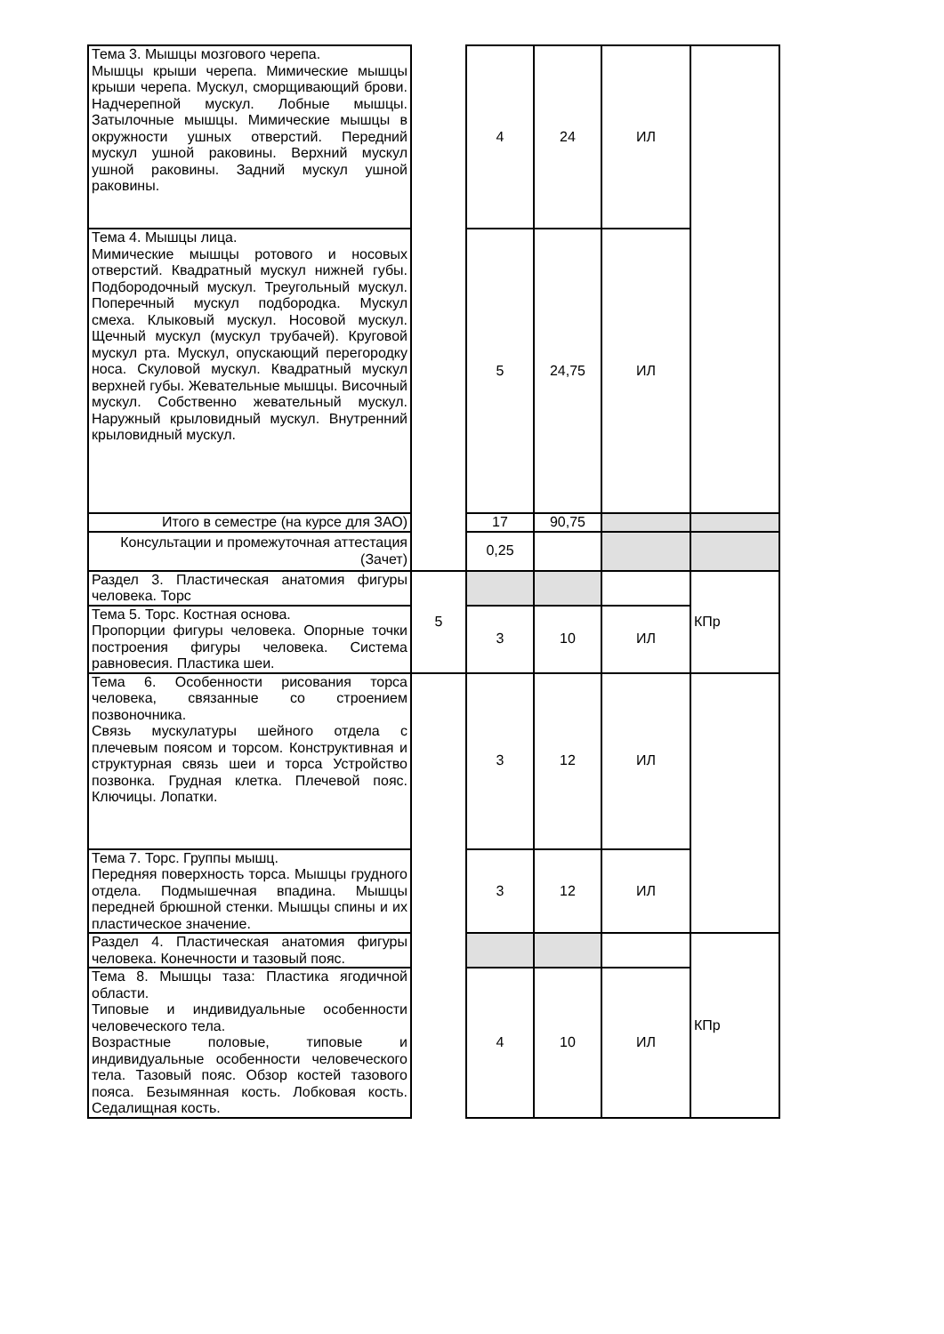| Тема 3. Мышцы мозгового черепа. Мышцы крыши черепа. Мимические мышцы крыши черепа. Мускул, сморщивающий брови. Надчерепной мускул. Лобные мышцы. Затылочные мышцы. Мимические мышцы в окружности ушных отверстий. Передний мускул ушной раковины. Верхний мускул ушной раковины. Задний мускул ушной раковины. | | 4 | 24 | ИЛ | |
| Тема 4. Мышцы лица. Мимические мышцы ротового и носовых отверстий. Квадратный мускул нижней губы. Подбородочный мускул. Треугольный мускул. Поперечный мускул подбородка. Мускул смеха. Клыковый мускул. Носовой мускул. Щечный мускул (мускул трубачей). Круговой мускул рта. Мускул, опускающий перегородку носа. Скуловой мускул. Квадратный мускул верхней губы. Жевательные мышцы. Височный мускул. Собственно жевательный мускул. Наружный крыловидный мускул. Внутренний крыловидный мускул. | | 5 | 24,75 | ИЛ | |
| Итого в семестре (на курсе для ЗАО) | | 17 | 90,75 | | |
| Консультации и промежуточная аттестация (Зачет) | | 0,25 | | | |
| Раздел 3. Пластическая анатомия фигуры человека. Торс | 5 | | | | КПр |
| Тема 5. Торс. Костная основа. Пропорции фигуры человека. Опорные точки построения фигуры человека. Система равновесия. Пластика шеи. | | 3 | 10 | ИЛ | |
| Тема 6. Особенности рисования торса человека, связанные со строением позвоночника. Связь мускулатуры шейного отдела с плечевым поясом и торсом. Конструктивная и структурная связь шеи и торса Устройство позвонка. Грудная клетка. Плечевой пояс. Ключицы. Лопатки. | | 3 | 12 | ИЛ | |
| Тема 7. Торс. Группы мышц. Передняя поверхность торса. Мышцы грудного отдела. Подмышечная впадина. Мышцы передней брюшной стенки. Мышцы спины и их пластическое значение. | | 3 | 12 | ИЛ | |
| Раздел 4. Пластическая анатомия фигуры человека. Конечности и тазовый пояс. | | | | | КПр |
| Тема 8. Мышцы таза: Пластика ягодичной области. Типовые и индивидуальные особенности человеческого тела. Возрастные половые, типовые и индивидуальные особенности человеческого тела. Тазовый пояс. Обзор костей тазового пояса. Безымянная кость. Лобковая кость. Седалищная кость. | | 4 | 10 | ИЛ | |